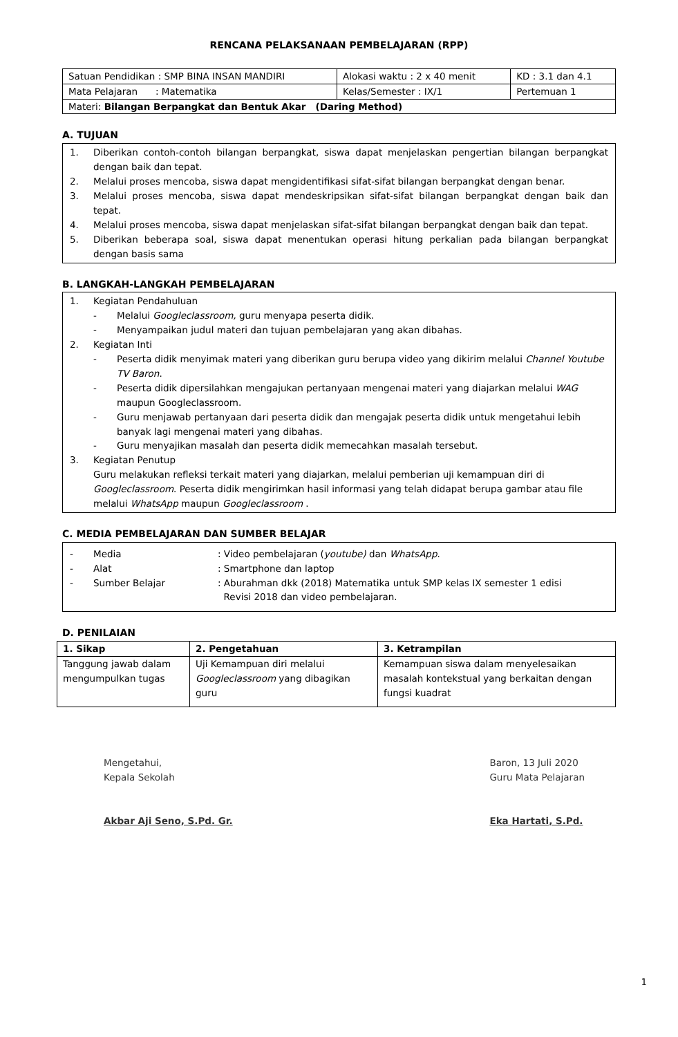RENCANA PELAKSANAAN PEMBELAJARAN (RPP)
| Satuan Pendidikan : SMP BINA INSAN MANDIRI | Alokasi waktu : 2 x 40 menit | KD : 3.1 dan 4.1 |
| Mata Pelajaran : Matematika | Kelas/Semester : IX/1 | Pertemuan 1 |
| Materi: Bilangan Berpangkat dan Bentuk Akar (Daring Method) | | |
A. TUJUAN
1. Diberikan contoh-contoh bilangan berpangkat, siswa dapat menjelaskan pengertian bilangan berpangkat dengan baik dan tepat.
2. Melalui proses mencoba, siswa dapat mengidentifikasi sifat-sifat bilangan berpangkat dengan benar.
3. Melalui proses mencoba, siswa dapat mendeskripsikan sifat-sifat bilangan berpangkat dengan baik dan tepat.
4. Melalui proses mencoba, siswa dapat menjelaskan sifat-sifat bilangan berpangkat dengan baik dan tepat.
5. Diberikan beberapa soal, siswa dapat menentukan operasi hitung perkalian pada bilangan berpangkat dengan basis sama
B. LANGKAH-LANGKAH PEMBELAJARAN
1. Kegiatan Pendahuluan
- Melalui Googleclassroom, guru menyapa peserta didik.
- Menyampaikan judul materi dan tujuan pembelajaran yang akan dibahas.
2. Kegiatan Inti
- Peserta didik menyimak materi yang diberikan guru berupa video yang dikirim melalui Channel Youtube TV Baron.
- Peserta didik dipersilahkan mengajukan pertanyaan mengenai materi yang diajarkan melalui WAG maupun Googleclassroom.
- Guru menjawab pertanyaan dari peserta didik dan mengajak peserta didik untuk mengetahui lebih banyak lagi mengenai materi yang dibahas.
- Guru menyajikan masalah dan peserta didik memecahkan masalah tersebut.
3. Kegiatan Penutup
Guru melakukan refleksi terkait materi yang diajarkan, melalui pemberian uji kemampuan diri di Googleclassroom. Peserta didik mengirimkan hasil informasi yang telah didapat berupa gambar atau file melalui WhatsApp maupun Googleclassroom .
C. MEDIA PEMBELAJARAN DAN SUMBER BELAJAR
- Media: Video pembelajaran (youtube) dan WhatsApp.
- Alat: Smartphone dan laptop
- Sumber Belajar: Aburahman dkk (2018) Matematika untuk SMP kelas IX semester 1 edisi
Revisi 2018 dan video pembelajaran.
D. PENILAIAN
| 1. Sikap | 2. Pengetahuan | 3. Ketrampilan |
| --- | --- | --- |
| Tanggung jawab dalam mengumpulkan tugas | Uji Kemampuan diri melalui Googleclassroom yang dibagikan guru | Kemampuan siswa dalam menyelesaikan masalah kontekstual yang berkaitan dengan fungsi kuadrat |
Mengetahui,
Kepala Sekolah
Akbar Aji Seno, S.Pd. Gr.
Baron, 13 Juli 2020
Guru Mata Pelajaran
Eka Hartati, S.Pd.
1